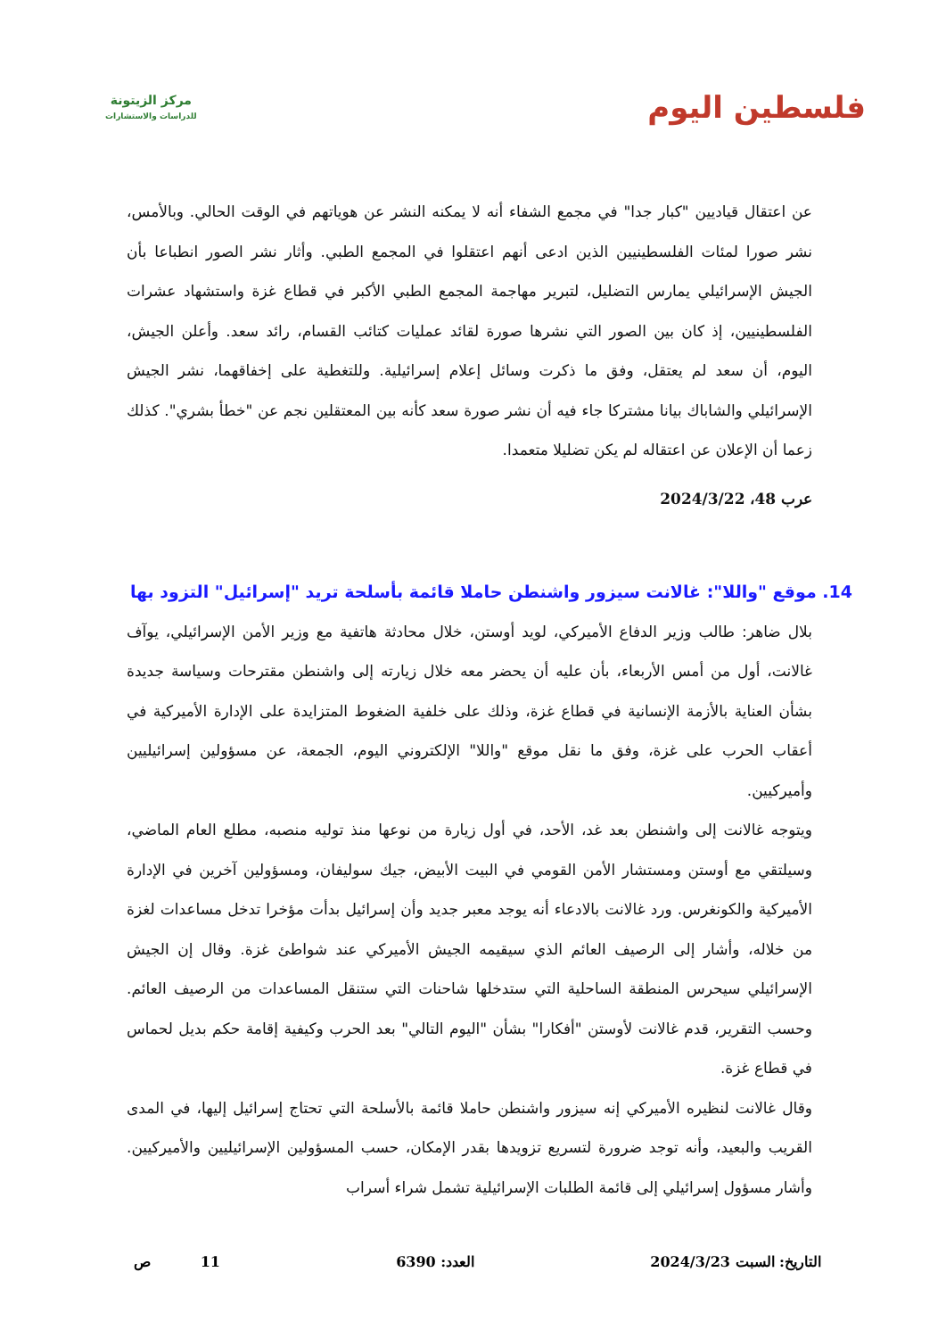فلسطين اليوم
مركز الزيتونة
للدراسات والاستشارات
عن اعتقال قياديين "كبار جدا" في مجمع الشفاء أنه لا يمكنه النشر عن هوياتهم في الوقت الحالي. وبالأمس، نشر صورا لمئات الفلسطينيين الذين ادعى أنهم اعتقلوا في المجمع الطبي. وأثار نشر الصور انطباعا بأن الجيش الإسرائيلي يمارس التضليل، لتبرير مهاجمة المجمع الطبي الأكبر في قطاع غزة واستشهاد عشرات الفلسطينيين، إذ كان بين الصور التي نشرها صورة لقائد عمليات كتائب القسام، رائد سعد. وأعلن الجيش، اليوم، أن سعد لم يعتقل، وفق ما ذكرت وسائل إعلام إسرائيلية. وللتغطية على إخفاقهما، نشر الجيش الإسرائيلي والشاباك بيانا مشتركا جاء فيه أن نشر صورة سعد كأنه بين المعتقلين نجم عن "خطأ بشري". كذلك زعما أن الإعلان عن اعتقاله لم يكن تضليلا متعمدا.
عرب 48، 2024/3/22
14. موقع "واللا": غالانت سيزور واشنطن حاملا قائمة بأسلحة تريد "إسرائيل" التزود بها
بلال ضاهر: طالب وزير الدفاع الأميركي، لويد أوستن، خلال محادثة هاتفية مع وزير الأمن الإسرائيلي، يوآف غالانت، أول من أمس الأربعاء، بأن عليه أن يحضر معه خلال زيارته إلى واشنطن مقترحات وسياسة جديدة بشأن العناية بالأزمة الإنسانية في قطاع غزة، وذلك على خلفية الضغوط المتزايدة على الإدارة الأميركية في أعقاب الحرب على غزة، وفق ما نقل موقع "واللا" الإلكتروني اليوم، الجمعة، عن مسؤولين إسرائيليين وأميركيين.
ويتوجه غالانت إلى واشنطن بعد غد، الأحد، في أول زيارة من نوعها منذ توليه منصبه، مطلع العام الماضي، وسيلتقي مع أوستن ومستشار الأمن القومي في البيت الأبيض، جيك سوليفان، ومسؤولين آخرين في الإدارة الأميركية والكونغرس. ورد غالانت بالادعاء أنه يوجد معبر جديد وأن إسرائيل بدأت مؤخرا تدخل مساعدات لغزة من خلاله، وأشار إلى الرصيف العائم الذي سيقيمه الجيش الأميركي عند شواطئ غزة. وقال إن الجيش الإسرائيلي سيحرس المنطقة الساحلية التي ستدخلها شاحنات التي ستنقل المساعدات من الرصيف العائم. وحسب التقرير، قدم غالانت لأوستن "أفكارا" بشأن "اليوم التالي" بعد الحرب وكيفية إقامة حكم بديل لحماس في قطاع غزة.
وقال غالانت لنظيره الأميركي إنه سيزور واشنطن حاملا قائمة بالأسلحة التي تحتاج إسرائيل إليها، في المدى القريب والبعيد، وأنه توجد ضرورة لتسريع تزويدها بقدر الإمكان، حسب المسؤولين الإسرائيليين والأميركيين. وأشار مسؤول إسرائيلي إلى قائمة الطلبات الإسرائيلية تشمل شراء أسراب
التاريخ: السبت 2024/3/23 العدد: 6390 11 ص